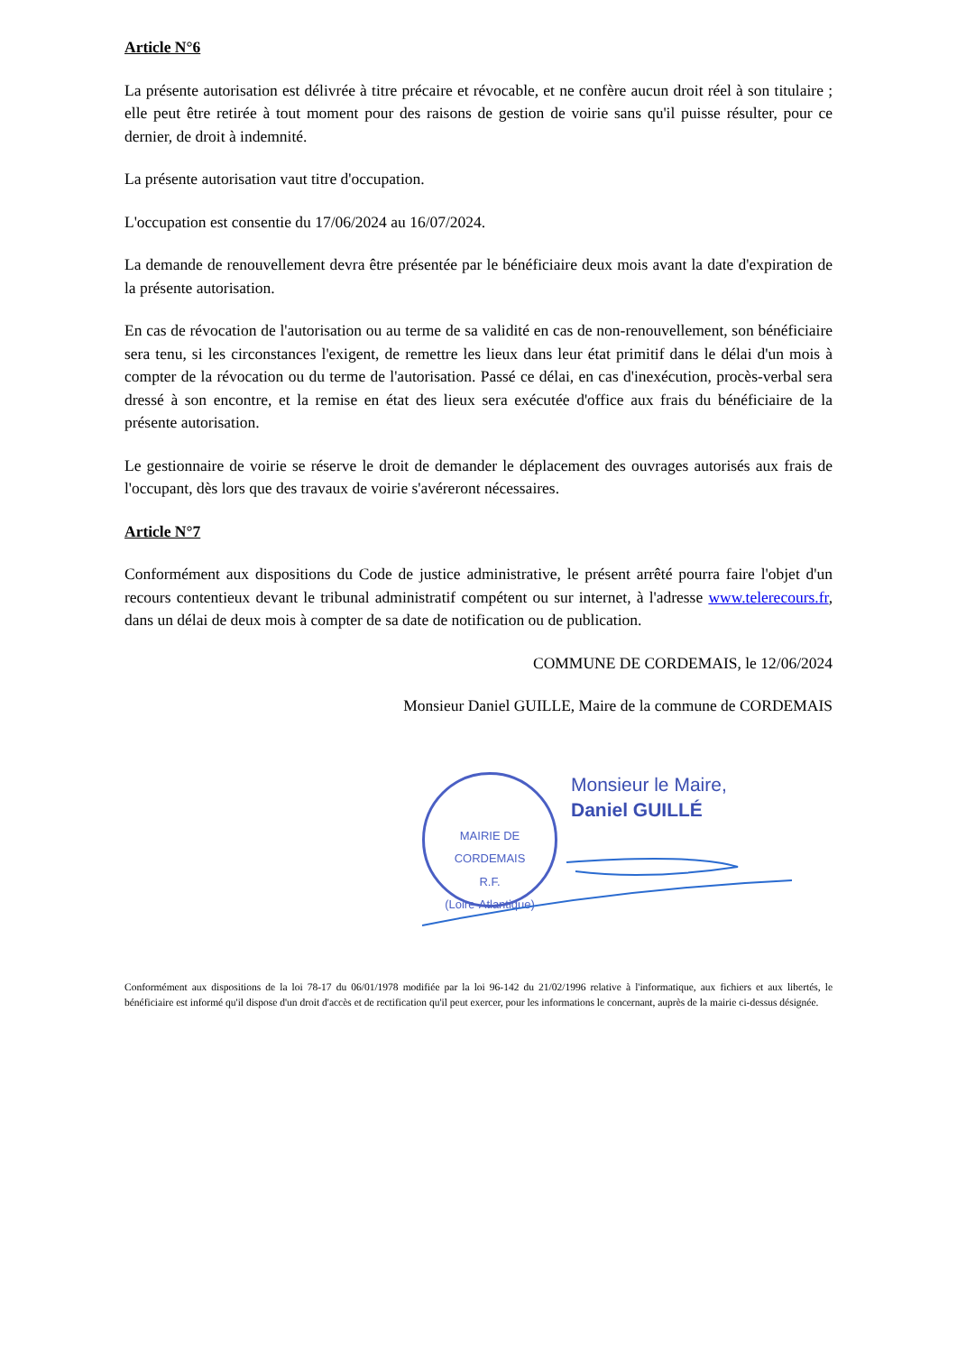Article N°6
La présente autorisation est délivrée à titre précaire et révocable, et ne confère aucun droit réel à son titulaire ; elle peut être retirée à tout moment pour des raisons de gestion de voirie sans qu'il puisse résulter, pour ce dernier, de droit à indemnité.
La présente autorisation vaut titre d'occupation.
L'occupation est consentie du 17/06/2024 au 16/07/2024.
La demande de renouvellement devra être présentée par le bénéficiaire deux mois avant la date d'expiration de la présente autorisation.
En cas de révocation de l'autorisation ou au terme de sa validité en cas de non-renouvellement, son bénéficiaire sera tenu, si les circonstances l'exigent, de remettre les lieux dans leur état primitif dans le délai d'un mois à compter de la révocation ou du terme de l'autorisation. Passé ce délai, en cas d'inexécution, procès-verbal sera dressé à son encontre, et la remise en état des lieux sera exécutée d'office aux frais du bénéficiaire de la présente autorisation.
Le gestionnaire de voirie se réserve le droit de demander le déplacement des ouvrages autorisés aux frais de l'occupant, dès lors que des travaux de voirie s'avéreront nécessaires.
Article N°7
Conformément aux dispositions du Code de justice administrative, le présent arrêté pourra faire l'objet d'un recours contentieux devant le tribunal administratif compétent ou sur internet, à l'adresse www.telerecours.fr, dans un délai de deux mois à compter de sa date de notification ou de publication.
COMMUNE DE CORDEMAIS, le 12/06/2024
Monsieur Daniel GUILLE, Maire de la commune de CORDEMAIS
MAIRIE DE CORDEMAIS
R.F.
(Loire-Atlantique)
Monsieur le Maire,
Daniel GUILLÉ
Conformément aux dispositions de la loi 78-17 du 06/01/1978 modifiée par la loi 96-142 du 21/02/1996 relative à l'informatique, aux fichiers et aux libertés, le bénéficiaire est informé qu'il dispose d'un droit d'accès et de rectification qu'il peut exercer, pour les informations le concernant, auprès de la mairie ci-dessus désignée.